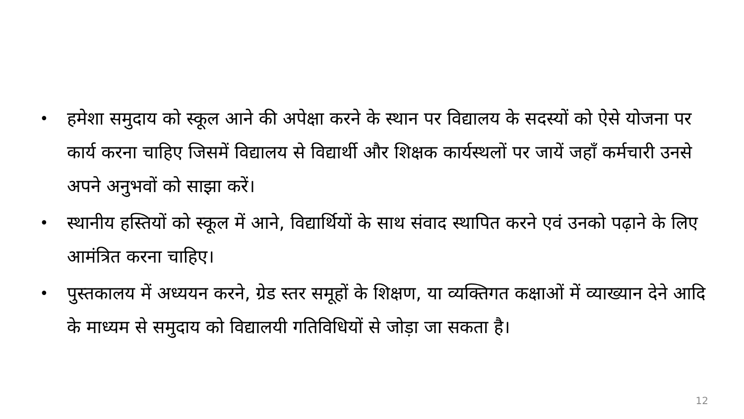• हमेशा समुदाय को स्कूल आने की अपेक्षा करने के स्थान पर विद्यालय के सदस्यों को ऐसे योजना पर कार्य करना चाहिए जिसमें विद्यालय से विद्यार्थी और शिक्षक कार्यस्थलों पर जायें जहाँ कर्मचारी उनसे अपने अनुभवों को साझा करें।
• स्थानीय हस्तियों को स्कूल में आने, विद्यार्थियों के साथ संवाद स्थापित करने एवं उनको पढ़ाने के लिए आमंत्रित करना चाहिए।
• पुस्तकालय में अध्ययन करने, ग्रेड स्तर समूहों के शिक्षण, या व्यक्तिगत कक्षाओं में व्याख्यान देने आदि के माध्यम से समुदाय को विद्यालयी गतिविधियों से जोड़ा जा सकता है।
12